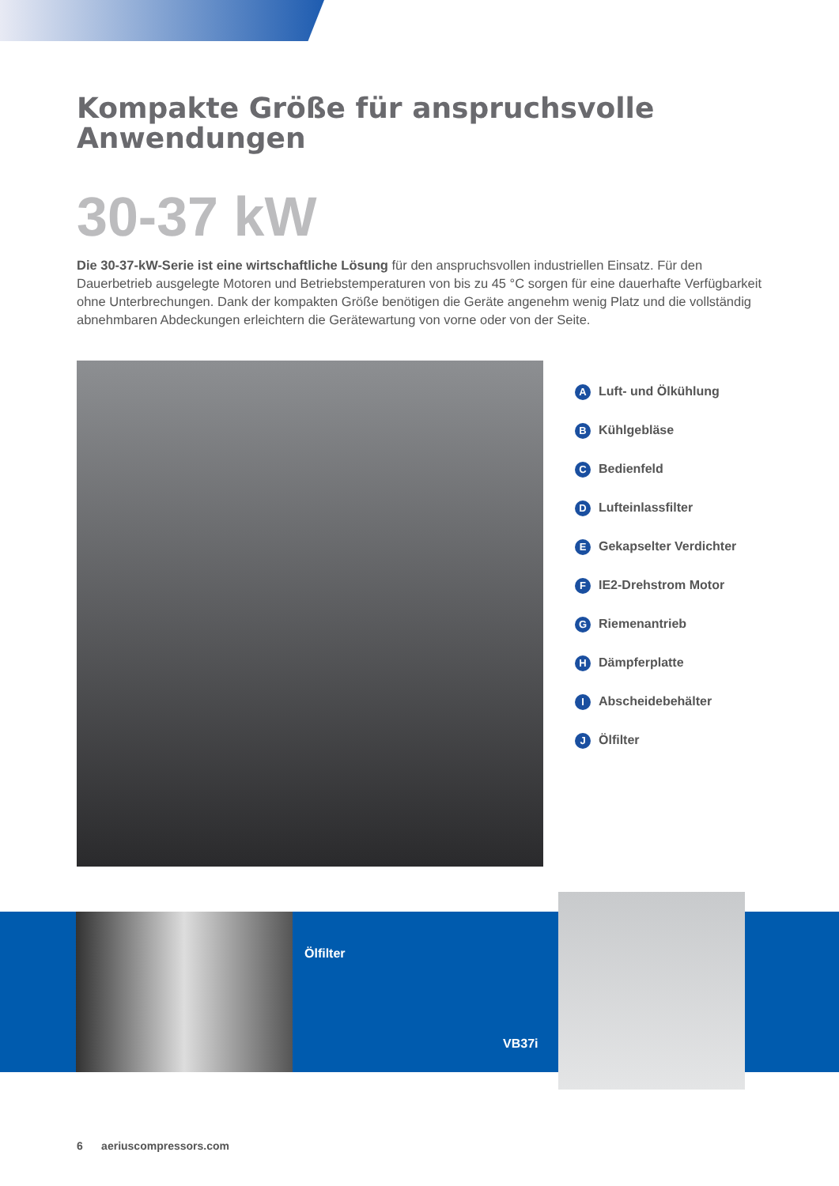Kompakte Größe für anspruchsvolle Anwendungen
30-37 kW
Die 30-37-kW-Serie ist eine wirtschaftliche Lösung für den anspruchsvollen industriellen Einsatz. Für den Dauerbetrieb ausgelegte Motoren und Betriebstemperaturen von bis zu 45 °C sorgen für eine dauerhafte Verfügbarkeit ohne Unterbrechungen. Dank der kompakten Größe benötigen die Geräte angenehm wenig Platz und die vollständig abnehmbaren Abdeckungen erleichtern die Gerätewartung von vorne oder von der Seite.
A Luft- und Ölkühlung
B Kühlgebläse
C Bedienfeld
D Lufteinlassfilter
E Gekapselter Verdichter
F IE2-Drehstrom Motor
G Riemenantrieb
H Dämpferplatte
I Abscheidebehälter
J Ölfilter
Ölfilter
VB37i
6 aeriuscompressors.com